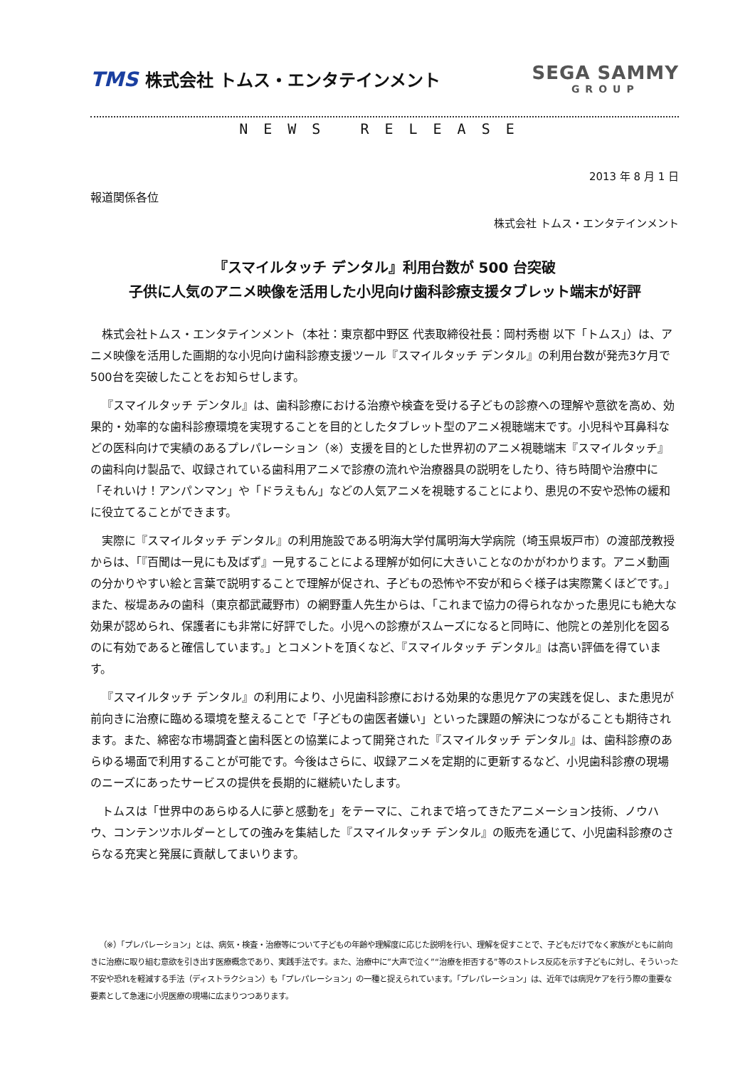TMS 株式会社 トムス・エンタテインメント
SEGA SAMMY
GROUP
NEWS RELEASE
2013 年 8 月 1 日
報道関係各位
株式会社 トムス・エンタテインメント
『スマイルタッチ デンタル』利用台数が 500 台突破
子供に人気のアニメ映像を活用した小児向け歯科診療支援タブレット端末が好評
株式会社トムス・エンタテインメント（本社：東京都中野区 代表取締役社長：岡村秀樹 以下「トムス」）は、アニメ映像を活用した画期的な小児向け歯科診療支援ツール『スマイルタッチ デンタル』の利用台数が発売3ケ月で500台を突破したことをお知らせします。
『スマイルタッチ デンタル』は、歯科診療における治療や検査を受ける子どもの診療への理解や意欲を高め、効果的・効率的な歯科診療環境を実現することを目的としたタブレット型のアニメ視聴端末です。小児科や耳鼻科などの医科向けで実績のあるプレパレーション（※）支援を目的とした世界初のアニメ視聴端末『スマイルタッチ』の歯科向け製品で、収録されている歯科用アニメで診療の流れや治療器具の説明をしたり、待ち時間や治療中に「それいけ！アンパンマン」や「ドラえもん」などの人気アニメを視聴することにより、患児の不安や恐怖の緩和に役立てることができます。
実際に『スマイルタッチ デンタル』の利用施設である明海大学付属明海大学病院（埼玉県坂戸市）の渡部茂教授からは、「『百聞は一見にも及ばず』一見することによる理解が如何に大きいことなのかがわかります。アニメ動画の分かりやすい絵と言葉で説明することで理解が促され、子どもの恐怖や不安が和らぐ様子は実際驚くほどです。」 また、桜堤あみの歯科（東京都武蔵野市）の網野重人先生からは、「これまで協力の得られなかった患児にも絶大な効果が認められ、保護者にも非常に好評でした。小児への診療がスムーズになると同時に、他院との差別化を図るのに有効であると確信しています。」とコメントを頂くなど、『スマイルタッチ デンタル』は高い評価を得ています。
『スマイルタッチ デンタル』の利用により、小児歯科診療における効果的な患児ケアの実践を促し、また患児が前向きに治療に臨める環境を整えることで「子どもの歯医者嫌い」といった課題の解決につながることも期待されます。また、綿密な市場調査と歯科医との協業によって開発された『スマイルタッチ デンタル』は、歯科診療のあらゆる場面で利用することが可能です。今後はさらに、収録アニメを定期的に更新するなど、小児歯科診療の現場のニーズにあったサービスの提供を長期的に継続いたします。
トムスは「世界中のあらゆる人に夢と感動を」をテーマに、これまで培ってきたアニメーション技術、ノウハウ、コンテンツホルダーとしての強みを集結した『スマイルタッチ デンタル』の販売を通じて、小児歯科診療のさらなる充実と発展に貢献してまいります。
（※）「プレパレーション」とは、病気・検査・治療等について子どもの年齢や理解度に応じた説明を行い、理解を促すことで、子どもだけでなく家族がともに前向きに治療に取り組む意欲を引き出す医療概念であり、実践手法です。また、治療中に”大声で泣く”“治療を拒否する”等のストレス反応を示す子どもに対し、そういった不安や恐れを軽減する手法（ディストラクション）も「プレパレーション」の一種と捉えられています。「プレパレーション」は、近年では病児ケアを行う際の重要な要素として急速に小児医療の現場に広まりつつあります。